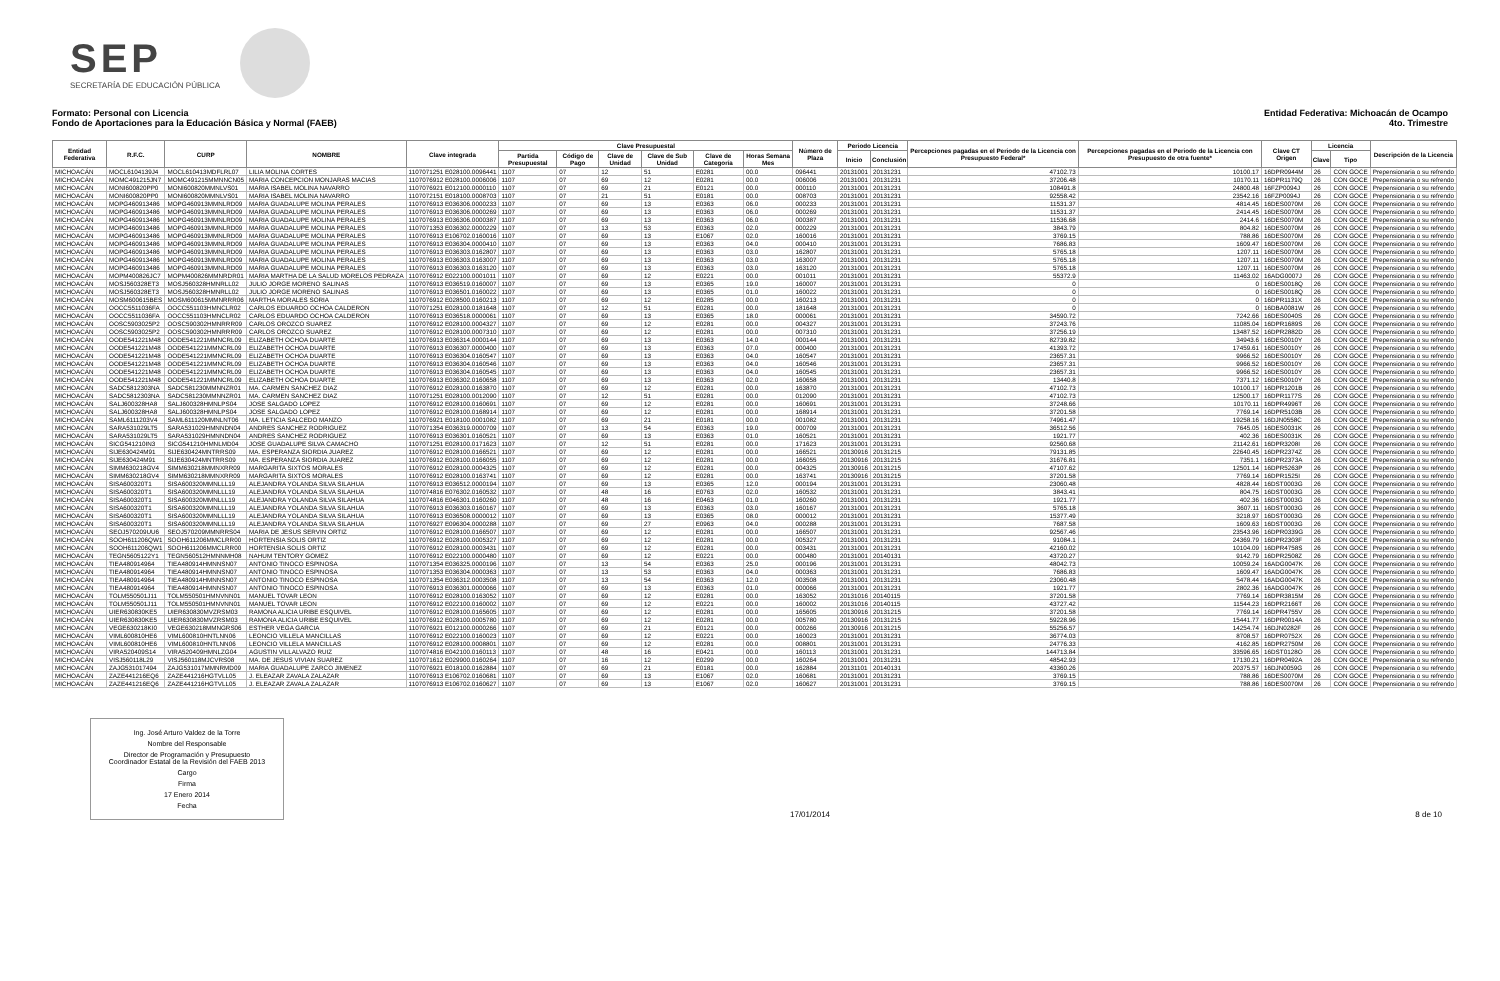SEP
SECRETARÍA DE EDUCACIÓN PÚBLICA
Formato: Personal con Licencia
Fondo de Aportaciones para la Educación Básica y Normal (FAEB)
Entidad Federativa: Michoacán de Ocampo
4to. Trimestre
| Entidad Federativa | R.F.C. | CURP | NOMBRE | Clave integrada | Clave Presupuestal | | | | | | Número de Plaza | Periodo Licencia | | Percepciones pagadas en el Periodo de la Licencia con Presupuesto Federal* | Percepciones pagadas en el Periodo de la Licencia con Presupuesto de otra fuente* | Clave CT Origen | Licencia | | Descripción de la Licencia |
| --- | --- | --- | --- | --- | --- | --- | --- | --- | --- | --- | --- | --- | --- | --- | --- | --- | --- | --- | --- |
| | | | | | Partida Presupuestal | Código de Pago | Clave de Unidad | Clave de Sub Unidad | Clave de Categoría | Horas Semana Mes | | Inicio | Conclusión | | | | Clave | Tipo | |
| MICHOACÁN | MOCL6104139J4 | MOCL610413MDFLRL07 | LILIA MOLINA CORTES | 1107071251 E028100.0096441 | 1107 | 07 | 12 | 51 | E0281 | 00.0 | 096441 | 20131001 | 20131231 | 47102.73 | 10100.17 | 16DPR0944M | 26 | CON GOCE | Prepensionaria o su refrendo |
| MICHOACÁN | MOMC491215JN7 | MOMC491215MMNNCN05 | MARIA CONCEPCION MONJARAS MACIAS | 1107076912 E028100.0006006 | 1107 | 07 | 69 | 12 | E0281 | 00.0 | 006006 | 20131001 | 20131231 | 37206.48 | 10170.11 | 16DPR1179Q | 26 | CON GOCE | Prepensionaria o su refrendo |
| MICHOACÁN | MONI600820PP0 | MONI600820MMNLVS01 | MARIA ISABEL MOLINA NAVARRO | 1107076921 E012100.0000110 | 1107 | 07 | 69 | 21 | E0121 | 00.0 | 000110 | 20131001 | 20131231 | 108491.8 | 24800.48 | 16FZP0094J | 26 | CON GOCE | Prepensionaria o su refrendo |
| MICHOACÁN | MONI600820PP0 | MONI600820MMNLVS01 | MARIA ISABEL MOLINA NAVARRO | 1107072151 E018100.0008703 | 1107 | 07 | 21 | 51 | E0181 | 00.0 | 008703 | 20131001 | 20131231 | 92558.42 | 23542.16 | 16FZP0094J | 26 | CON GOCE | Prepensionaria o su refrendo |
| MICHOACÁN | MOPG460913486 | MOPG460913MMNLRD09 | MARIA GUADALUPE MOLINA PERALES | 1107076913 E036306.0000233 | 1107 | 07 | 69 | 13 | E0363 | 06.0 | 000233 | 20131001 | 20131231 | 11531.37 | 4814.45 | 16DES0070M | 26 | CON GOCE | Prepensionaria o su refrendo |
| MICHOACÁN | MOPG460913486 | MOPG460913MMNLRD09 | MARIA GUADALUPE MOLINA PERALES | 1107076913 E036306.0000269 | 1107 | 07 | 69 | 13 | E0363 | 06.0 | 000269 | 20131001 | 20131231 | 11531.37 | 2414.45 | 16DES0070M | 26 | CON GOCE | Prepensionaria o su refrendo |
| MICHOACÁN | MOPG460913486 | MOPG460913MMNLRD09 | MARIA GUADALUPE MOLINA PERALES | 1107076913 E036306.0000387 | 1107 | 07 | 69 | 13 | E0363 | 06.0 | 000387 | 20131001 | 20131231 | 11536.68 | 2414.6 | 16DES0070M | 26 | CON GOCE | Prepensionaria o su refrendo |
| MICHOACÁN | MOPG460913486 | MOPG460913MMNLRD09 | MARIA GUADALUPE MOLINA PERALES | 1107071353 E036302.0000229 | 1107 | 07 | 13 | 53 | E0363 | 02.0 | 000229 | 20131001 | 20131231 | 3843.79 | 804.82 | 16DES0070M | 26 | CON GOCE | Prepensionaria o su refrendo |
| MICHOACÁN | MOPG460913486 | MOPG460913MMNLRD09 | MARIA GUADALUPE MOLINA PERALES | 1107076913 E106702.0160016 | 1107 | 07 | 69 | 13 | E1067 | 02.0 | 160016 | 20131001 | 20131231 | 3769.15 | 788.86 | 16DES0070M | 26 | CON GOCE | Prepensionaria o su refrendo |
| MICHOACÁN | MOPG460913486 | MOPG460913MMNLRD09 | MARIA GUADALUPE MOLINA PERALES | 1107076913 E036304.0000410 | 1107 | 07 | 69 | 13 | E0363 | 04.0 | 000410 | 20131001 | 20131231 | 7686.83 | 1609.47 | 16DES0070M | 26 | CON GOCE | Prepensionaria o su refrendo |
| MICHOACÁN | MOPG460913486 | MOPG460913MMNLRD09 | MARIA GUADALUPE MOLINA PERALES | 1107076913 E036303.0162807 | 1107 | 07 | 69 | 13 | E0363 | 03.0 | 162807 | 20131001 | 20131231 | 5765.18 | 1207.11 | 16DES0070M | 26 | CON GOCE | Prepensionaria o su refrendo |
| MICHOACÁN | MOPG460913486 | MOPG460913MMNLRD09 | MARIA GUADALUPE MOLINA PERALES | 1107076913 E036303.0163007 | 1107 | 07 | 69 | 13 | E0363 | 03.0 | 163007 | 20131001 | 20131231 | 5765.18 | 1207.11 | 16DES0070M | 26 | CON GOCE | Prepensionaria o su refrendo |
| MICHOACÁN | MOPG460913486 | MOPG460913MMNLRD09 | MARIA GUADALUPE MOLINA PERALES | 1107076913 E036303.0163120 | 1107 | 07 | 69 | 13 | E0363 | 03.0 | 163120 | 20131001 | 20131231 | 5765.18 | 1207.11 | 16DES0070M | 26 | CON GOCE | Prepensionaria o su refrendo |
| MICHOACÁN | MOPM400826JC7 | MOPM400826MMNRDR01 | MARIA MARTHA DE LA SALUD MORELOS PEDRAZA | 1107076912 E022100.0001011 | 1107 | 07 | 69 | 12 | E0221 | 00.0 | 001011 | 20131001 | 20131231 | 55372.9 | 11463.02 | 16ADG0007J | 26 | CON GOCE | Prepensionaria o su refrendo |
| MICHOACÁN | MOSJ560328ET3 | MOSJ560328HMNRLL02 | JULIO JORGE MORENO SALINAS | 1107076913 E036519.0160007 | 1107 | 07 | 69 | 13 | E0365 | 19.0 | 160007 | 20131001 | 20131231 | 0 | 0 | 16DES0018Q | 26 | CON GOCE | Prepensionaria o su refrendo |
| MICHOACÁN | MOSJ560328ET3 | MOSJ560328HMNRLL02 | JULIO JORGE MORENO SALINAS | 1107076913 E036501.0160022 | 1107 | 07 | 69 | 13 | E0365 | 01.0 | 160022 | 20131001 | 20131231 | 0 | 0 | 16DES0018Q | 26 | CON GOCE | Prepensionaria o su refrendo |
| MICHOACÁN | MOSM600615BES | MOSM600615MMNRRR06 | MARTHA MORALES SORIA | 1107076912 E028500.0160213 | 1107 | 07 | 69 | 12 | E0285 | 00.0 | 160213 | 20131001 | 20131231 | 0 | 0 | 16DPR1131X | 26 | CON GOCE | Prepensionaria o su refrendo |
| MICHOACÁN | OOCC5511036FA | OOCC551103HMNCLR02 | CARLOS EDUARDO OCHOA CALDERON | 1107071251 E028100.0181648 | 1107 | 07 | 12 | 51 | E0281 | 00.0 | 181648 | 20131001 | 20131231 | 0 | 0 | 16DBA0081W | 26 | CON GOCE | Prepensionaria o su refrendo |
| MICHOACÁN | OOCC5511036FA | OOCC551103HMNCLR02 | CARLOS EDUARDO OCHOA CALDERON | 1107076913 E036518.0000061 | 1107 | 07 | 69 | 13 | E0365 | 18.0 | 000061 | 20131001 | 20131231 | 34590.72 | 7242.66 | 16DES0040S | 26 | CON GOCE | Prepensionaria o su refrendo |
| MICHOACÁN | OOSC5903025P2 | OOSC590302HMNRRR09 | CARLOS OROZCO SUAREZ | 1107076912 E028100.0004327 | 1107 | 07 | 69 | 12 | E0281 | 00.0 | 004327 | 20131001 | 20131231 | 37243.76 | 11085.04 | 16DPR1689S | 26 | CON GOCE | Prepensionaria o su refrendo |
| MICHOACÁN | OOSC5903025P2 | OOSC590302HMNRRR09 | CARLOS OROZCO SUAREZ | 1107076912 E028100.0007310 | 1107 | 07 | 69 | 12 | E0281 | 00.0 | 007310 | 20131001 | 20131231 | 37256.19 | 13487.52 | 16DPR2882D | 26 | CON GOCE | Prepensionaria o su refrendo |
| MICHOACÁN | OODE541221M48 | OODE541221MMNCRL09 | ELIZABETH OCHOA DUARTE | 1107076913 E036314.0000144 | 1107 | 07 | 69 | 13 | E0363 | 14.0 | 000144 | 20131001 | 20131231 | 82739.82 | 34943.6 | 16DES0010Y | 26 | CON GOCE | Prepensionaria o su refrendo |
| MICHOACÁN | OODE541221M48 | OODE541221MMNCRL09 | ELIZABETH OCHOA DUARTE | 1107076913 E036307.0000400 | 1107 | 07 | 69 | 13 | E0363 | 07.0 | 000400 | 20131001 | 20131231 | 41393.72 | 17459.61 | 16DES0010Y | 26 | CON GOCE | Prepensionaria o su refrendo |
| MICHOACÁN | OODE541221M48 | OODE541221MMNCRL09 | ELIZABETH OCHOA DUARTE | 1107076913 E036304.0160547 | 1107 | 07 | 69 | 13 | E0363 | 04.0 | 160547 | 20131001 | 20131231 | 23657.31 | 9966.52 | 16DES0010Y | 26 | CON GOCE | Prepensionaria o su refrendo |
| MICHOACÁN | OODE541221M48 | OODE541221MMNCRL09 | ELIZABETH OCHOA DUARTE | 1107076913 E036304.0160546 | 1107 | 07 | 69 | 13 | E0363 | 04.0 | 160546 | 20131001 | 20131231 | 23657.31 | 9966.52 | 16DES0010Y | 26 | CON GOCE | Prepensionaria o su refrendo |
| MICHOACÁN | OODE541221M48 | OODE541221MMNCRL09 | ELIZABETH OCHOA DUARTE | 1107076913 E036304.0160545 | 1107 | 07 | 69 | 13 | E0363 | 04.0 | 160545 | 20131001 | 20131231 | 23657.31 | 9966.52 | 16DES0010Y | 26 | CON GOCE | Prepensionaria o su refrendo |
| MICHOACÁN | OODE541221M48 | OODE541221MMNCRL09 | ELIZABETH OCHOA DUARTE | 1107076913 E036302.0160658 | 1107 | 07 | 69 | 13 | E0363 | 02.0 | 160658 | 20131001 | 20131231 | 13440.8 | 7371.12 | 16DES0010Y | 26 | CON GOCE | Prepensionaria o su refrendo |
| MICHOACÁN | SADC5812303NA | SADC581230MMNNZR01 | MA. CARMEN SANCHEZ DIAZ | 1107076912 E028100.0163870 | 1107 | 07 | 69 | 12 | E0281 | 00.0 | 163870 | 20131001 | 20131231 | 47102.73 | 10100.17 | 16DPR1201B | 26 | CON GOCE | Prepensionaria o su refrendo |
| MICHOACÁN | SADC5812303NA | SADC581230MMNNZR01 | MA. CARMEN SANCHEZ DIAZ | 1107071251 E028100.0012090 | 1107 | 07 | 12 | 51 | E0281 | 00.0 | 012090 | 20131001 | 20131231 | 47102.73 | 12500.17 | 16DPR1177S | 26 | CON GOCE | Prepensionaria o su refrendo |
| MICHOACÁN | SALJ600328HA8 | SALJ600328HMNLPS04 | JOSE SALGADO LOPEZ | 1107076912 E028100.0160691 | 1107 | 07 | 69 | 12 | E0281 | 00.0 | 160691 | 20131001 | 20131231 | 37248.66 | 10170.11 | 16DPR4996T | 26 | CON GOCE | Prepensionaria o su refrendo |
| MICHOACÁN | SALJ600328HA8 | SALJ600328HMNLPS04 | JOSE SALGADO LOPEZ | 1107076912 E028100.0168914 | 1107 | 07 | 69 | 12 | E0281 | 00.0 | 168914 | 20131001 | 20131231 | 37201.58 | 7769.14 | 16DPR5103B | 26 | CON GOCE | Prepensionaria o su refrendo |
| MICHOACÁN | SAML6111203V4 | SAML611120MMNLNT06 | MA. LETICIA SALCEDO MANZO | 1107076921 E018100.0001082 | 1107 | 07 | 69 | 21 | E0181 | 00.0 | 001082 | 20131001 | 20131231 | 74961.47 | 19258.16 | 16DJN0558C | 26 | CON GOCE | Prepensionaria o su refrendo |
| MICHOACÁN | SARA531029LT5 | SARA531029HMNNDN04 | ANDRES SANCHEZ RODRIGUEZ | 1107071354 E036319.0000709 | 1107 | 07 | 13 | 54 | E0363 | 19.0 | 000709 | 20131001 | 20131231 | 36512.56 | 7645.05 | 16DES0031K | 26 | CON GOCE | Prepensionaria o su refrendo |
| MICHOACÁN | SARA531029LT5 | SARA531029HMNNDN04 | ANDRES SANCHEZ RODRIGUEZ | 1107076913 E036301.0160521 | 1107 | 07 | 69 | 13 | E0363 | 01.0 | 160521 | 20131001 | 20131231 | 1921.77 | 402.36 | 16DES0031K | 26 | CON GOCE | Prepensionaria o su refrendo |
| MICHOACÁN | SICG541210IN3 | SICG541210HMNLMD04 | JOSE GUADALUPE SILVA CAMACHO | 1107071251 E028100.0171623 | 1107 | 07 | 12 | 51 | E0281 | 00.0 | 171623 | 20131001 | 20131231 | 92560.68 | 21142.61 | 16DPR3208I | 26 | CON GOCE | Prepensionaria o su refrendo |
| MICHOACÁN | SIJE630424M91 | SIJE630424MNTRRS09 | MA. ESPERANZA SIORDIA JUAREZ | 1107076912 E028100.0166521 | 1107 | 07 | 69 | 12 | E0281 | 00.0 | 166521 | 20130916 | 20131215 | 79131.85 | 22640.45 | 16DPR2374Z | 26 | CON GOCE | Prepensionaria o su refrendo |
| MICHOACÁN | SIJE630424M91 | SIJE630424MNTRRS09 | MA. ESPERANZA SIORDIA JUAREZ | 1107076912 E028100.0166055 | 1107 | 07 | 69 | 12 | E0281 | 00.0 | 166055 | 20130916 | 20131215 | 31676.81 | 7351.1 | 16DPR2373A | 26 | CON GOCE | Prepensionaria o su refrendo |
| MICHOACÁN | SIMM630218GV4 | SIMM630218MMNXRR09 | MARGARITA SIXTOS MORALES | 1107076912 E028100.0004325 | 1107 | 07 | 69 | 12 | E0281 | 00.0 | 004325 | 20130916 | 20131215 | 47107.62 | 12501.14 | 16DPR5263P | 26 | CON GOCE | Prepensionaria o su refrendo |
| MICHOACÁN | SIMM630218GV4 | SIMM630218MMNXRR09 | MARGARITA SIXTOS MORALES | 1107076912 E028100.0163741 | 1107 | 07 | 69 | 12 | E0281 | 00.0 | 163741 | 20130916 | 20131215 | 37201.58 | 7769.14 | 16DPR1525I | 26 | CON GOCE | Prepensionaria o su refrendo |
| MICHOACÁN | SISA600320T1 | SISA600320MMNLLL19 | ALEJANDRA YOLANDA SILVA SILAHUA | 1107076913 E036512.0000194 | 1107 | 07 | 69 | 13 | E0365 | 12.0 | 000194 | 20131001 | 20131231 | 23060.48 | 4828.44 | 16DST0003G | 26 | CON GOCE | Prepensionaria o su refrendo |
| MICHOACÁN | SISA600320T1 | SISA600320MMNLLL19 | ALEJANDRA YOLANDA SILVA SILAHUA | 1107074816 E076302.0160532 | 1107 | 07 | 48 | 16 | E0763 | 02.0 | 160532 | 20131001 | 20131231 | 3843.41 | 804.75 | 16DST0003G | 26 | CON GOCE | Prepensionaria o su refrendo |
| MICHOACÁN | SISA600320T1 | SISA600320MMNLLL19 | ALEJANDRA YOLANDA SILVA SILAHUA | 1107074816 E046301.0160260 | 1107 | 07 | 48 | 16 | E0463 | 01.0 | 160260 | 20131001 | 20131231 | 1921.77 | 402.36 | 16DST0003G | 26 | CON GOCE | Prepensionaria o su refrendo |
| MICHOACÁN | SISA600320T1 | SISA600320MMNLLL19 | ALEJANDRA YOLANDA SILVA SILAHUA | 1107076913 E036303.0160167 | 1107 | 07 | 69 | 13 | E0363 | 03.0 | 160167 | 20131001 | 20131231 | 5765.18 | 3607.11 | 16DST0003G | 26 | CON GOCE | Prepensionaria o su refrendo |
| MICHOACÁN | SISA600320T1 | SISA600320MMNLLL19 | ALEJANDRA YOLANDA SILVA SILAHUA | 1107076913 E036508.0000012 | 1107 | 07 | 69 | 13 | E0365 | 08.0 | 000012 | 20131001 | 20131231 | 15377.49 | 3218.97 | 16DST0003G | 26 | CON GOCE | Prepensionaria o su refrendo |
| MICHOACÁN | SISA600320T1 | SISA600320MMNLLL19 | ALEJANDRA YOLANDA SILVA SILAHUA | 1107076927 E096304.0000288 | 1107 | 07 | 69 | 27 | E0963 | 04.0 | 000288 | 20131001 | 20131231 | 7687.58 | 1609.63 | 16DST0003G | 26 | CON GOCE | Prepensionaria o su refrendo |
| MICHOACÁN | SEOJ570209UU6 | SEOJ570209MMNRRS04 | MARIA DE JESUS SERVIN ORTIZ | 1107076912 E028100.0166507 | 1107 | 07 | 69 | 12 | E0281 | 00.0 | 166507 | 20131001 | 20131231 | 92567.46 | 23543.96 | 16DPR0339G | 26 | CON GOCE | Prepensionaria o su refrendo |
| MICHOACÁN | SOOH611206QW1 | SOOH611206MMCLRR00 | HORTENSIA SOLIS ORTIZ | 1107076912 E028100.0005327 | 1107 | 07 | 69 | 12 | E0281 | 00.0 | 005327 | 20131001 | 20131231 | 91084.1 | 24369.79 | 16DPR2303F | 26 | CON GOCE | Prepensionaria o su refrendo |
| MICHOACÁN | SOOH611206QW1 | SOOH611206MMCLRR00 | HORTENSIA SOLIS ORTIZ | 1107076912 E028100.0003431 | 1107 | 07 | 69 | 12 | E0281 | 00.0 | 003431 | 20131001 | 20131231 | 42160.02 | 10104.09 | 16DPR4758S | 26 | CON GOCE | Prepensionaria o su refrendo |
| MICHOACÁN | TEGN5605122Y1 | TEGN560512HMNNMH08 | NAHUM TENTORY GOMEZ | 1107076912 E022100.0000480 | 1107 | 07 | 69 | 12 | E0221 | 00.0 | 000480 | 20131001 | 20140131 | 43720.27 | 9142.79 | 16DPR2508Z | 26 | CON GOCE | Prepensionaria o su refrendo |
| MICHOACÁN | TIEA480914964 | TIEA480914HMNNSN07 | ANTONIO TINOCO ESPINOSA | 1107071354 E036325.0000196 | 1107 | 07 | 13 | 54 | E0363 | 25.0 | 000196 | 20131001 | 20131231 | 48042.73 | 10059.24 | 16ADG0047K | 26 | CON GOCE | Prepensionaria o su refrendo |
| MICHOACÁN | TIEA480914964 | TIEA480914HMNNSN07 | ANTONIO TINOCO ESPINOSA | 1107071353 E036304.0000363 | 1107 | 07 | 13 | 53 | E0363 | 04.0 | 000363 | 20131001 | 20131231 | 7686.83 | 1609.47 | 16ADG0047K | 26 | CON GOCE | Prepensionaria o su refrendo |
| MICHOACÁN | TIEA480914964 | TIEA480914HMNNSN07 | ANTONIO TINOCO ESPINOSA | 1107071354 E036312.0003508 | 1107 | 07 | 13 | 54 | E0363 | 12.0 | 003508 | 20131001 | 20131231 | 23060.48 | 5478.44 | 16ADG0047K | 26 | CON GOCE | Prepensionaria o su refrendo |
| MICHOACÁN | TIEA480914964 | TIEA480914HMNNSN07 | ANTONIO TINOCO ESPINOSA | 1107076913 E036301.0000066 | 1107 | 07 | 69 | 13 | E0363 | 01.0 | 000066 | 20131001 | 20131231 | 1921.77 | 2802.36 | 16ADG0047K | 26 | CON GOCE | Prepensionaria o su refrendo |
| MICHOACÁN | TOLM550501J11 | TOLM550501HMNVNN01 | MANUEL TOVAR LEON | 1107076912 E028100.0163052 | 1107 | 07 | 69 | 12 | E0281 | 00.0 | 163052 | 20131016 | 20140115 | 37201.58 | 7769.14 | 16DPR3815M | 26 | CON GOCE | Prepensionaria o su refrendo |
| MICHOACÁN | TOLM550501J11 | TOLM550501HMNVNN01 | MANUEL TOVAR LEON | 1107076912 E022100.0160002 | 1107 | 07 | 69 | 12 | E0221 | 00.0 | 160002 | 20131016 | 20140115 | 43727.42 | 11544.23 | 16DPR2166T | 26 | CON GOCE | Prepensionaria o su refrendo |
| MICHOACÁN | UIER630830KE5 | UIER630830MVZRSM03 | RAMONA ALICIA URIBE ESQUIVEL | 1107076912 E028100.0165605 | 1107 | 07 | 69 | 12 | E0281 | 00.0 | 165605 | 20130916 | 20131215 | 37201.58 | 7769.14 | 16DPR4755V | 26 | CON GOCE | Prepensionaria o su refrendo |
| MICHOACÁN | UIER630830KE5 | UIER630830MVZRSM03 | RAMONA ALICIA URIBE ESQUIVEL | 1107076912 E028100.0005780 | 1107 | 07 | 69 | 12 | E0281 | 00.0 | 005780 | 20130916 | 20131215 | 59228.96 | 15441.77 | 16DPR0014A | 26 | CON GOCE | Prepensionaria o su refrendo |
| MICHOACÁN | VEGE630218KI0 | VEGE630218MMNGRS06 | ESTHER VEGA GARCIA | 1107076921 E012100.0000266 | 1107 | 07 | 69 | 21 | E0121 | 00.0 | 000266 | 20130916 | 20131215 | 55256.57 | 14254.74 | 16DJN0282F | 26 | CON GOCE | Prepensionaria o su refrendo |
| MICHOACÁN | VIML600810HE6 | VIML600810HNTLNN06 | LEONCIO VILLELA MANCILLAS | 1107076912 E022100.0160023 | 1107 | 07 | 69 | 12 | E0221 | 00.0 | 160023 | 20131001 | 20131231 | 36774.03 | 8708.57 | 16DPR0752X | 26 | CON GOCE | Prepensionaria o su refrendo |
| MICHOACÁN | VIML600810HE6 | VIML600810HNTLNN06 | LEONCIO VILLELA MANCILLAS | 1107076912 E028100.0008801 | 1107 | 07 | 69 | 12 | E0281 | 00.0 | 008801 | 20131001 | 20131231 | 24776.33 | 4162.85 | 16DPR2750M | 26 | CON GOCE | Prepensionaria o su refrendo |
| MICHOACÁN | VIRA520409S14 | VIRA520409HMNLZG04 | AGUSTIN VILLALVAZO RUIZ | 1107074816 E042100.0160113 | 1107 | 07 | 48 | 16 | E0421 | 00.0 | 160113 | 20131001 | 20131231 | 144713.84 | 33596.65 | 16DST0128O | 26 | CON GOCE | Prepensionaria o su refrendo |
| MICHOACÁN | VISJ560118L29 | VISJ560118MJCVRS08 | MA. DE JESUS VIVIAN SUAREZ | 1107071612 E029900.0160264 | 1107 | 07 | 16 | 12 | E0299 | 00.0 | 160264 | 20131001 | 20131231 | 48542.93 | 17130.21 | 16DPR0492A | 26 | CON GOCE | Prepensionaria o su refrendo |
| MICHOACÁN | ZAJG531017494 | ZAJG531017MMNRMD09 | MARIA GUADALUPE ZARCO JIMENEZ | 1107076921 E018100.0162884 | 1107 | 07 | 69 | 21 | E0181 | 00.0 | 162884 | 20131101 | 20140131 | 43360.26 | 20375.57 | 16DJN0059G | 26 | CON GOCE | Prepensionaria o su refrendo |
| MICHOACÁN | ZAZE441216EQ6 | ZAZE441216HGTVLL05 | J. ELEAZAR ZAVALA ZALAZAR | 1107076913 E106702.0160681 | 1107 | 07 | 69 | 13 | E1067 | 02.0 | 160681 | 20131001 | 20131231 | 3769.15 | 788.86 | 16DES0070M | 26 | CON GOCE | Prepensionaria o su refrendo |
| MICHOACÁN | ZAZE441216EQ6 | ZAZE441216HGTVLL05 | J. ELEAZAR ZAVALA ZALAZAR | 1107076913 E106702.0160627 | 1107 | 07 | 69 | 13 | E1067 | 02.0 | 160627 | 20131001 | 20131231 | 3769.15 | 788.86 | 16DES0070M | 26 | CON GOCE | Prepensionaria o su refrendo |
Ing. José Arturo Valdez de la Torre
Nombre del Responsable
Director de Programación y Presupuesto
Coordinador Estatal de la Revisión del FAEB 2013
Cargo
Firma
17 Enero 2014
Fecha
17/01/2014 8 de 10